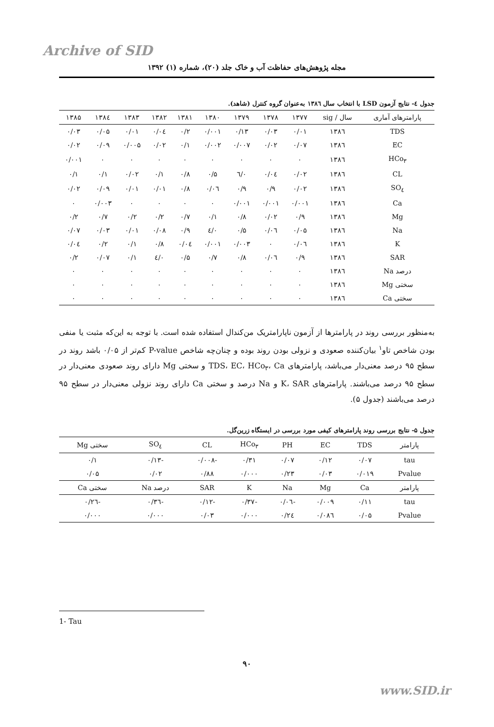Archive of SID
مجله پژوهش‌های حفاظت آب و خاک جلد (۲۰)، شماره (۱) ۱۳۹۲
جدول ٤- نتایج آزمون LSD با انتخاب سال ۱۳۸٦ به‌عنوان گروه کنترل (شاهد).
| پارامترهای آماری | سال / sig | ۱۳۷۷ | ۱۳۷۸ | ۱۳۷۹ | ۱۳۸۰ | ۱۳۸۱ | ۱۳۸۲ | ۱۳۸۳ | ۱۳۸٤ | ۱۳۸۵ |
| --- | --- | --- | --- | --- | --- | --- | --- | --- | --- | --- |
| TDS | ۱۳۸٦ | ۰/۰۱ | ۰/۰۳ | ۰/۱۳ | ۰/۰۰۱ | ۰/۲ | ۰/۰٤ | ۰/۰۱ | ۰/۰۵ | ۰/۰۳ |
| EC | ۱۳۸٦ | ۰/۰۷ | ۰/۰۲ | ۰/۰۰۷ | ۰/۰۰۲ | ۰/۱ | ۰/۰۲ | ۰/۰۰۵ | ۰/۰۹ | ۰/۰۲ |
| HCo<sub>۳</sub> | ۱۳۸٦ | ۰ | ۰ | ۰ | ۰ | ۰ | ۰ | ۰ | ۰ | ۰/۰۰۱ |
| CL | ۱۳۸٦ | ۰/۰۲ | ۰/۰٤ | ۰/٦ | ۰/۵ | ۰/۸ | ۰/۱ | ۰/۰۲ | ۰/۱ | ۰/۱ |
| SO<sub>٤</sub> | ۱۳۸٦ | ۰/۰۲ | ۰/۹ | ۰/۹ | ۰/۰٦ | ۰/۸ | ۰/۰۱ | ۰/۰۱ | ۰/۰۹ | ۰/۰۲ |
| Ca | ۱۳۸٦ | ۰/۰۰۱ | ۰/۰۰۱ | ۰/۰۰۱ | ۰ | ۰ | ۰ | ۰ | ۰/۰۰۳ | ۰ |
| Mg | ۱۳۸٦ | ۰/۹ | ۰/۰۲ | ۰/۸ | ۰/۱ | ۰/۷ | ۰/۲ | ۰/۲ | ۰/۷ | ۰/۲ |
| Na | ۱۳۸٦ | ۰/۰۵ | ۰/۰٦ | ۰/۵ | ۰/٤ | ۰/۹ | ۰/۰۸ | ۰/۰۱ | ۰/۰۳ | ۰/۰۷ |
| K | ۱۳۸٦ | ۰/۰٦ | ۰ | ۰/۰۰۳ | ۰/۰۰۱ | ۰/۰٤ | ۰/۸ | ۰/۱ | ۰/۲ | ۰/۰٤ |
| SAR | ۱۳۸٦ | ۰/۹ | ۰/۰٦ | ۰/۸ | ۰/۷ | ۰/۵ | ۰/٤ | ۰/۱ | ۰/۰۷ | ۰/۲ |
| درصد Na | ۱۳۸٦ | ۰ | ۰ | ۰ | ۰ | ۰ | ۰ | ۰ | ۰ | ۰ |
| سختی Mg | ۱۳۸٦ | ۰ | ۰ | ۰ | ۰ | ۰ | ۰ | ۰ | ۰ | ۰ |
| سختی Ca | ۱۳۸٦ | ۰ | ۰ | ۰ | ۰ | ۰ | ۰ | ۰ | ۰ | ۰ |
به‌منظور بررسی روند در پارامترها از آزمون ناپارامتریک من‌کندال استفاده شده است. با توجه به این‌که مثبت یا منفی بودن شاخص تاو<sup>۱</sup> بیان‌کننده صعودی و نزولی بودن روند بوده و چنان‌چه شاخص P-value کم‌تر از ۰/۰۵ باشد روند در سطح ۹۵ درصد معنی‌دار می‌باشد، پارامترهای TDS، EC، HCo<sub>۳</sub>، Ca و سختی Mg دارای روند صعودی معنی‌دار در سطح ۹۵ درصد می‌باشند. پارامترهای K، SAR و Na درصد و سختی Ca دارای روند نزولی معنی‌دار در سطح ۹۵ درصد می‌باشند (جدول ۵).
جدول ۵- نتایج بررسی روند پارامترهای کیفی مورد بررسی در ایستگاه زرین‌گل.
| پارامتر | TDS | EC | PH | HCo<sub>۳</sub> | CL | SO<sub>٤</sub> | سختی Mg |
| --- | --- | --- | --- | --- | --- | --- | --- |
| tau | ۰/۰۷ | ۰/۱۲ | ۰/۰۷ | ۰/۳۱ | -۰/۰۰۸ | -۰/۱۳ | ۰/۱ |
| Pvalue | ۰/۰۱۹ | ۰/۰۳ | ۰/۲۳ | ۰/۰۰۰ | ۰/۸۸ | ۰/۰۲ | ۰/۰۵ |
| پارامتر | Ca | Mg | Na | K | SAR | درصد Na | سختی Ca |
| tau | ۰/۱۱ | ۰/۰۰۹ | -۰/۰٦ | -۰/۳۷ | -۰/۱۲ | -۰/۳٦ | -۰/۲٦ |
| Pvalue | ۰/۰۵ | ۰/۰۸٦ | ۰/۲٤ | ۰/۰۰۰ | ۰/۰۳ | ۰/۰۰۰ | ۰/۰۰۰ |
1- Tau
۹۰
www.SID.ir